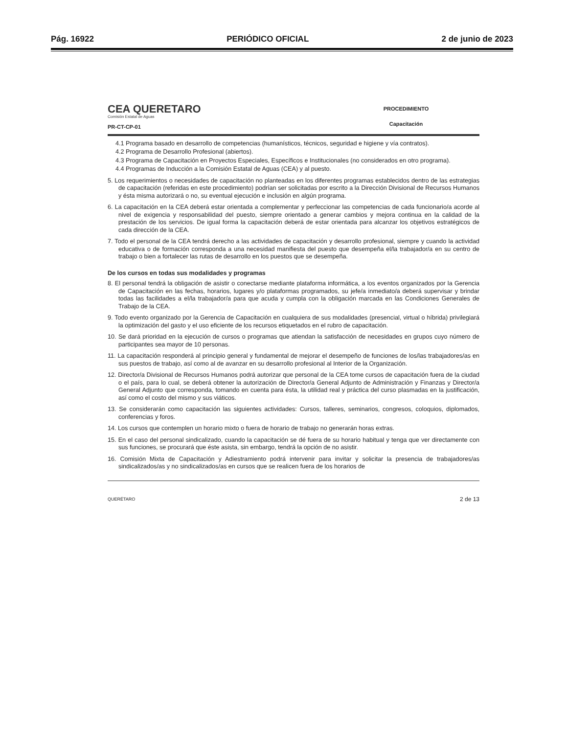Pág. 16922 PERIÓDICO OFICIAL 2 de junio de 2023
CEA QUERETARO
Comisión Estatal de Aguas
PR-CT-CP-01
PROCEDIMIENTO
Capacitación
4.1 Programa basado en desarrollo de competencias (humanísticos, técnicos, seguridad e higiene y vía contratos).
4.2 Programa de Desarrollo Profesional (abiertos).
4.3 Programa de Capacitación en Proyectos Especiales, Específicos e Institucionales (no considerados en otro programa).
4.4 Programas de Inducción a la Comisión Estatal de Aguas (CEA) y al puesto.
5. Los requerimientos o necesidades de capacitación no planteadas en los diferentes programas establecidos dentro de las estrategias de capacitación (referidas en este procedimiento) podrían ser solicitadas por escrito a la Dirección Divisional de Recursos Humanos y ésta misma autorizará o no, su eventual ejecución e inclusión en algún programa.
6. La capacitación en la CEA deberá estar orientada a complementar y perfeccionar las competencias de cada funcionario/a acorde al nivel de exigencia y responsabilidad del puesto, siempre orientado a generar cambios y mejora continua en la calidad de la prestación de los servicios. De igual forma la capacitación deberá de estar orientada para alcanzar los objetivos estratégicos de cada dirección de la CEA.
7. Todo el personal de la CEA tendrá derecho a las actividades de capacitación y desarrollo profesional, siempre y cuando la actividad educativa o de formación corresponda a una necesidad manifiesta del puesto que desempeña el/la trabajador/a en su centro de trabajo o bien a fortalecer las rutas de desarrollo en los puestos que se desempeña.
De los cursos en todas sus modalidades y programas
8. El personal tendrá la obligación de asistir o conectarse mediante plataforma informática, a los eventos organizados por la Gerencia de Capacitación en las fechas, horarios, lugares y/o plataformas programados, su jefe/a inmediato/a deberá supervisar y brindar todas las facilidades a el/la trabajador/a para que acuda y cumpla con la obligación marcada en las Condiciones Generales de Trabajo de la CEA.
9. Todo evento organizado por la Gerencia de Capacitación en cualquiera de sus modalidades (presencial, virtual o híbrida) privilegiará la optimización del gasto y el uso eficiente de los recursos etiquetados en el rubro de capacitación.
10. Se dará prioridad en la ejecución de cursos o programas que atiendan la satisfacción de necesidades en grupos cuyo número de participantes sea mayor de 10 personas.
11. La capacitación responderá al principio general y fundamental de mejorar el desempeño de funciones de los/las trabajadores/as en sus puestos de trabajo, así como al de avanzar en su desarrollo profesional al Interior de la Organización.
12. Director/a Divisional de Recursos Humanos podrá autorizar que personal de la CEA tome cursos de capacitación fuera de la ciudad o el país, para lo cual, se deberá obtener la autorización de Director/a General Adjunto de Administración y Finanzas y Director/a General Adjunto que corresponda, tomando en cuenta para ésta, la utilidad real y práctica del curso plasmadas en la justificación, así como el costo del mismo y sus viáticos.
13. Se considerarán como capacitación las siguientes actividades: Cursos, talleres, seminarios, congresos, coloquios, diplomados, conferencias y foros.
14. Los cursos que contemplen un horario mixto o fuera de horario de trabajo no generarán horas extras.
15. En el caso del personal sindicalizado, cuando la capacitación se dé fuera de su horario habitual y tenga que ver directamente con sus funciones, se procurará que éste asista, sin embargo, tendrá la opción de no asistir.
16. Comisión Mixta de Capacitación y Adiestramiento podrá intervenir para invitar y solicitar la presencia de trabajadores/as sindicalizados/as y no sindicalizados/as en cursos que se realicen fuera de los horarios de
QUERÉTARO 2 de 13